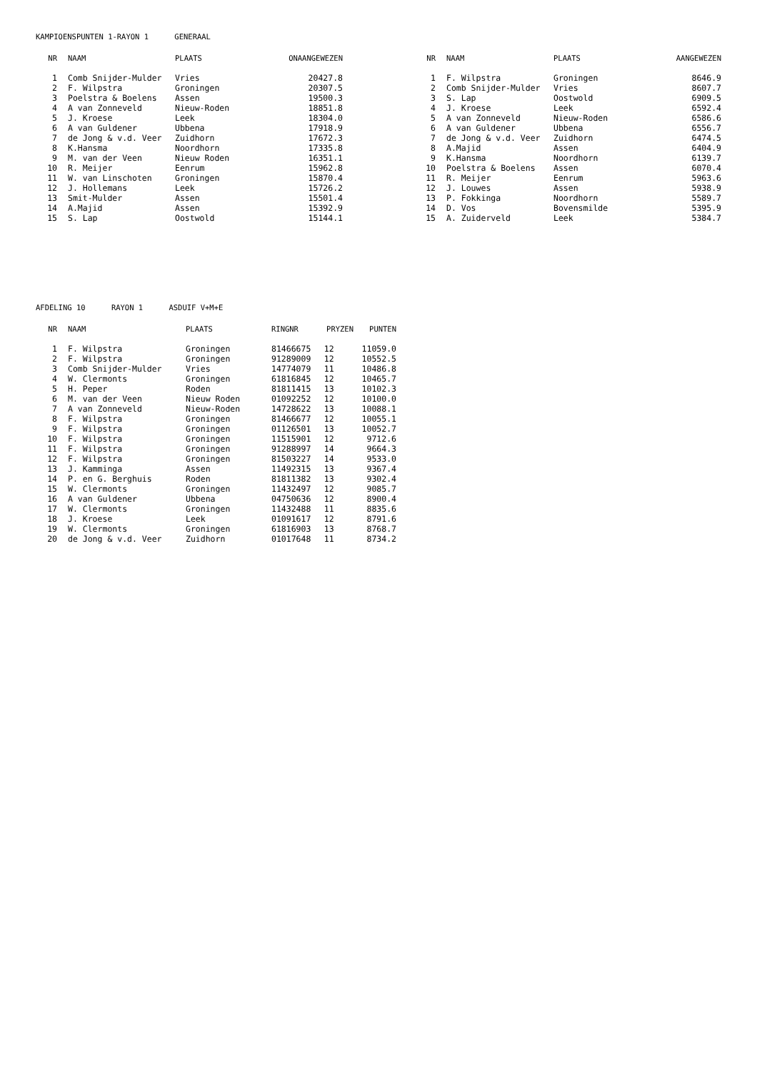KAMPIOENSPUNTEN 1-RAYON 1 GENERAAL
| NR | NAAM | PLAATS | ONAANGEWEZEN |
| --- | --- | --- | --- |
| 1 | Comb Snijder-Mulder | Vries | 20427.8 |
| 2 | F. Wilpstra | Groningen | 20307.5 |
| 3 | Poelstra & Boelens | Assen | 19500.3 |
| 4 | A van Zonneveld | Nieuw-Roden | 18851.8 |
| 5 | J. Kroese | Leek | 18304.0 |
| 6 | A van Guldener | Ubbena | 17918.9 |
| 7 | de Jong & v.d. Veer | Zuidhorn | 17672.3 |
| 8 | K.Hansma | Noordhorn | 17335.8 |
| 9 | M. van der Veen | Nieuw Roden | 16351.1 |
| 10 | R. Meijer | Eenrum | 15962.8 |
| 11 | W. van Linschoten | Groningen | 15870.4 |
| 12 | J. Hollemans | Leek | 15726.2 |
| 13 | Smit-Mulder | Assen | 15501.4 |
| 14 | A.Majid | Assen | 15392.9 |
| 15 | S. Lap | Oostwold | 15144.1 |
| NR | NAAM | PLAATS | AANGEWEZEN |
| --- | --- | --- | --- |
| 1 | F. Wilpstra | Groningen | 8646.9 |
| 2 | Comb Snijder-Mulder | Vries | 8607.7 |
| 3 | S. Lap | Oostwold | 6909.5 |
| 4 | J. Kroese | Leek | 6592.4 |
| 5 | A van Zonneveld | Nieuw-Roden | 6586.6 |
| 6 | A van Guldener | Ubbena | 6556.7 |
| 7 | de Jong & v.d. Veer | Zuidhorn | 6474.5 |
| 8 | A.Majid | Assen | 6404.9 |
| 9 | K.Hansma | Noordhorn | 6139.7 |
| 10 | Poelstra & Boelens | Assen | 6070.4 |
| 11 | R. Meijer | Eenrum | 5963.6 |
| 12 | J. Louwes | Assen | 5938.9 |
| 13 | P. Fokkinga | Noordhorn | 5589.7 |
| 14 | D. Vos | Bovensmilde | 5395.9 |
| 15 | A. Zuiderveld | Leek | 5384.7 |
AFDELING 10 RAYON 1 ASDUIF V+M+E
| NR | NAAM | PLAATS | RINGNR | PRYZEN | PUNTEN |
| --- | --- | --- | --- | --- | --- |
| 1 | F. Wilpstra | Groningen | 81466675 | 12 | 11059.0 |
| 2 | F. Wilpstra | Groningen | 91289009 | 12 | 10552.5 |
| 3 | Comb Snijder-Mulder | Vries | 14774079 | 11 | 10486.8 |
| 4 | W. Clermonts | Groningen | 61816845 | 12 | 10465.7 |
| 5 | H. Peper | Roden | 81811415 | 13 | 10102.3 |
| 6 | M. van der Veen | Nieuw Roden | 01092252 | 12 | 10100.0 |
| 7 | A van Zonneveld | Nieuw-Roden | 14728622 | 13 | 10088.1 |
| 8 | F. Wilpstra | Groningen | 81466677 | 12 | 10055.1 |
| 9 | F. Wilpstra | Groningen | 01126501 | 13 | 10052.7 |
| 10 | F. Wilpstra | Groningen | 11515901 | 12 | 9712.6 |
| 11 | F. Wilpstra | Groningen | 91288997 | 14 | 9664.3 |
| 12 | F. Wilpstra | Groningen | 81503227 | 14 | 9533.0 |
| 13 | J. Kamminga | Assen | 11492315 | 13 | 9367.4 |
| 14 | P. en G. Berghuis | Roden | 81811382 | 13 | 9302.4 |
| 15 | W. Clermonts | Groningen | 11432497 | 12 | 9085.7 |
| 16 | A van Guldener | Ubbena | 04750636 | 12 | 8900.4 |
| 17 | W. Clermonts | Groningen | 11432488 | 11 | 8835.6 |
| 18 | J. Kroese | Leek | 01091617 | 12 | 8791.6 |
| 19 | W. Clermonts | Groningen | 61816903 | 13 | 8768.7 |
| 20 | de Jong & v.d. Veer | Zuidhorn | 01017648 | 11 | 8734.2 |